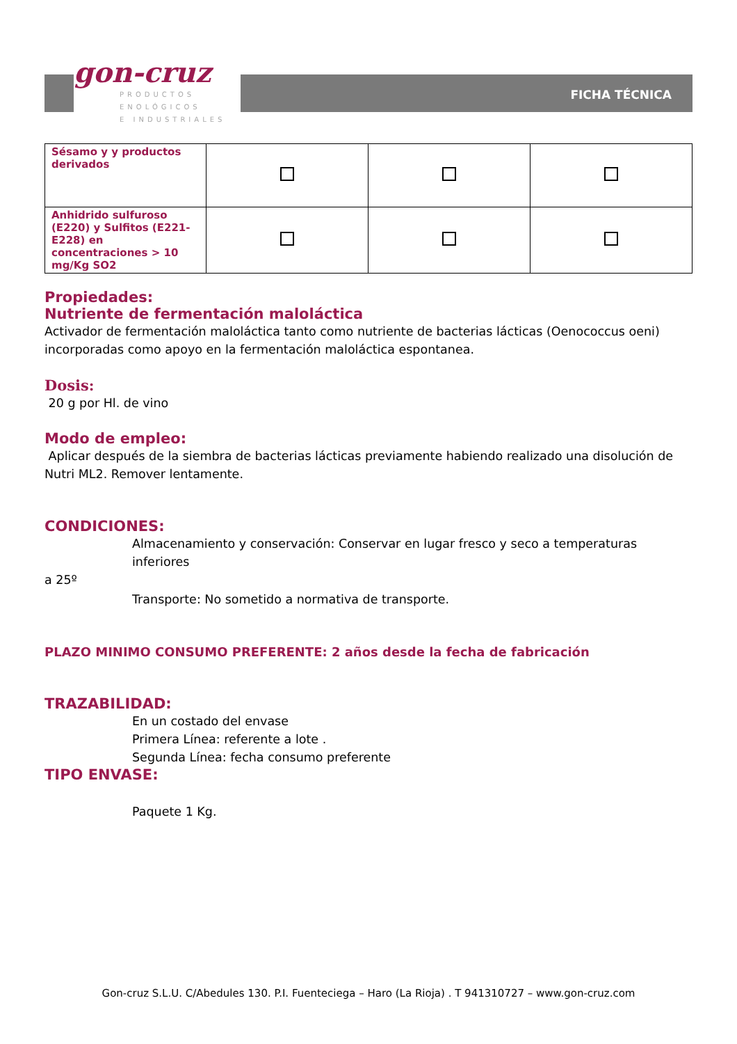gon-cruz
PRODUCTOS
ENOLÓGICOS
E INDUSTRIALES
FICHA TÉCNICA
| Sésamo y y productos derivados | | | |
| Anhidrido sulfuroso (E220) y Sulfitos (E221- E228) en concentraciones > 10 mg/Kg SO2 | | | |
Propiedades:
Nutriente de fermentación maloláctica
Activador de fermentación maloláctica tanto como nutriente de bacterias lácticas (Oenococcus oeni) incorporadas como apoyo en la fermentación maloláctica espontanea.
Dosis:
20 g por Hl. de vino
Modo de empleo:
Aplicar después de la siembra de bacterias lácticas previamente habiendo realizado una disolución de Nutri ML2. Remover lentamente.
CONDICIONES:
Almacenamiento y conservación: Conservar en lugar fresco y seco a temperaturas inferiores
a 25º
Transporte: No sometido a normativa de transporte.
PLAZO MINIMO CONSUMO PREFERENTE: 2 años desde la fecha de fabricación
TRAZABILIDAD:
En un costado del envase
Primera Línea: referente a lote .
Segunda Línea: fecha consumo preferente
TIPO ENVASE:
Paquete 1 Kg.
Gon-cruz S.L.U. C/Abedules 130. P.I. Fuenteciega – Haro (La Rioja) . T 941310727 – www.gon-cruz.com